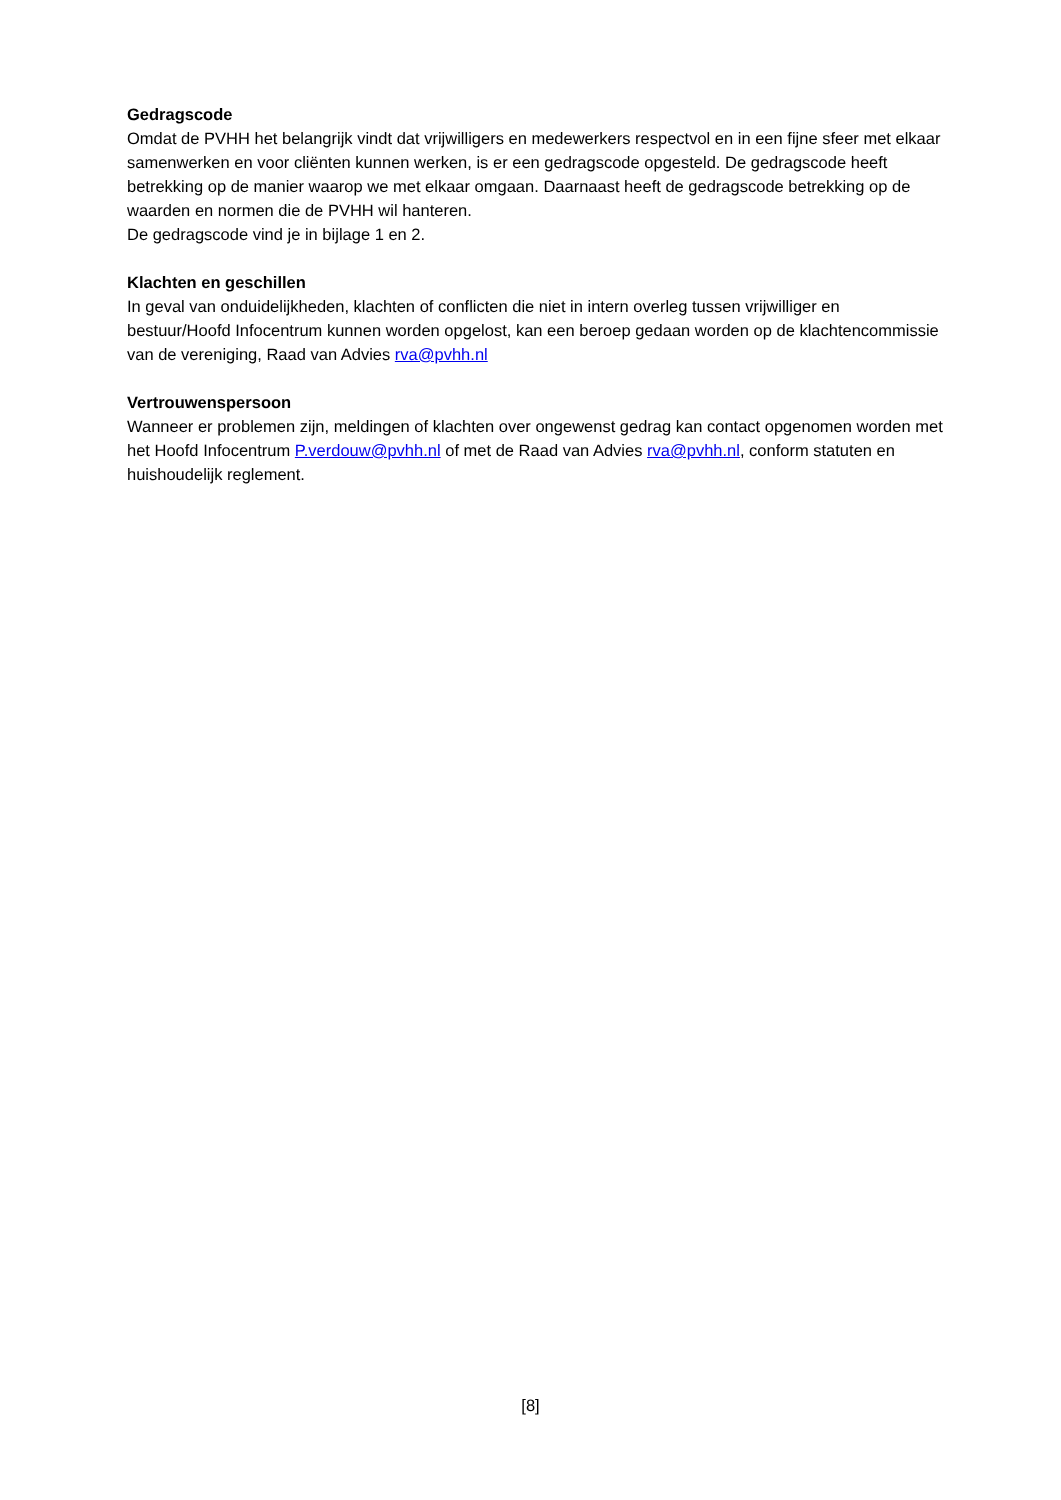Gedragscode
Omdat de PVHH het belangrijk vindt dat vrijwilligers en medewerkers respectvol en in een fijne sfeer met elkaar samenwerken en voor cliënten kunnen werken, is er een gedragscode opgesteld. De gedragscode heeft betrekking op de manier waarop we met elkaar omgaan. Daarnaast heeft de gedragscode betrekking op de waarden en normen die de PVHH wil hanteren.
De gedragscode vind je in bijlage 1 en 2.
Klachten en geschillen
In geval van onduidelijkheden, klachten of conflicten die niet in intern overleg tussen vrijwilliger en bestuur/Hoofd Infocentrum kunnen worden opgelost, kan een beroep gedaan worden op de klachtencommissie van de vereniging, Raad van Advies rva@pvhh.nl
Vertrouwenspersoon
Wanneer er problemen zijn, meldingen of klachten over ongewenst gedrag kan contact opgenomen worden met het Hoofd Infocentrum P.verdouw@pvhh.nl of met de Raad van Advies rva@pvhh.nl, conform statuten en huishoudelijk reglement.
[8]